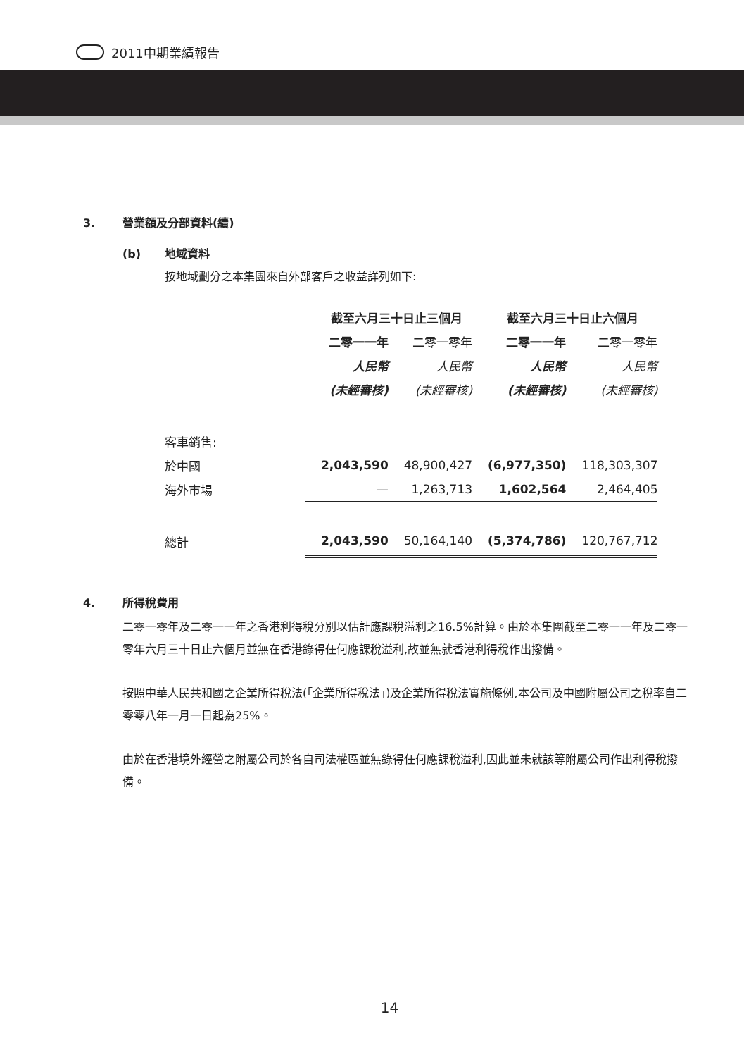2011中期業績報告
3. 營業額及分部資料(續)
(b) 地域資料
按地域劃分之本集團來自外部客戶之收益詳列如下:
| | 截至六月三十日止三個月 | | 截至六月三十日止六個月 | |
| --- | --- | --- | --- | --- |
| | 二零一一年 | 二零一零年 | 二零一一年 | 二零一零年 |
| | 人民幣 | 人民幣 | 人民幣 | 人民幣 |
| | (未經審核) | (未經審核) | (未經審核) | (未經審核) |
| 客車銷售: | | | | |
| 於中國 | 2,043,590 | 48,900,427 | (6,977,350) | 118,303,307 |
| 海外市場 | — | 1,263,713 | 1,602,564 | 2,464,405 |
| 總計 | 2,043,590 | 50,164,140 | (5,374,786) | 120,767,712 |
4. 所得稅費用
二零一零年及二零一一年之香港利得稅分別以估計應課稅溢利之16.5%計算。由於本集團截至二零一一年及二零一零年六月三十日止六個月並無在香港錄得任何應課稅溢利,故並無就香港利得稅作出撥備。
按照中華人民共和國之企業所得稅法(「企業所得稅法」)及企業所得稅法實施條例,本公司及中國附屬公司之稅率自二零零八年一月一日起為25%。
由於在香港境外經營之附屬公司於各自司法權區並無錄得任何應課稅溢利,因此並未就該等附屬公司作出利得稅撥備。
14